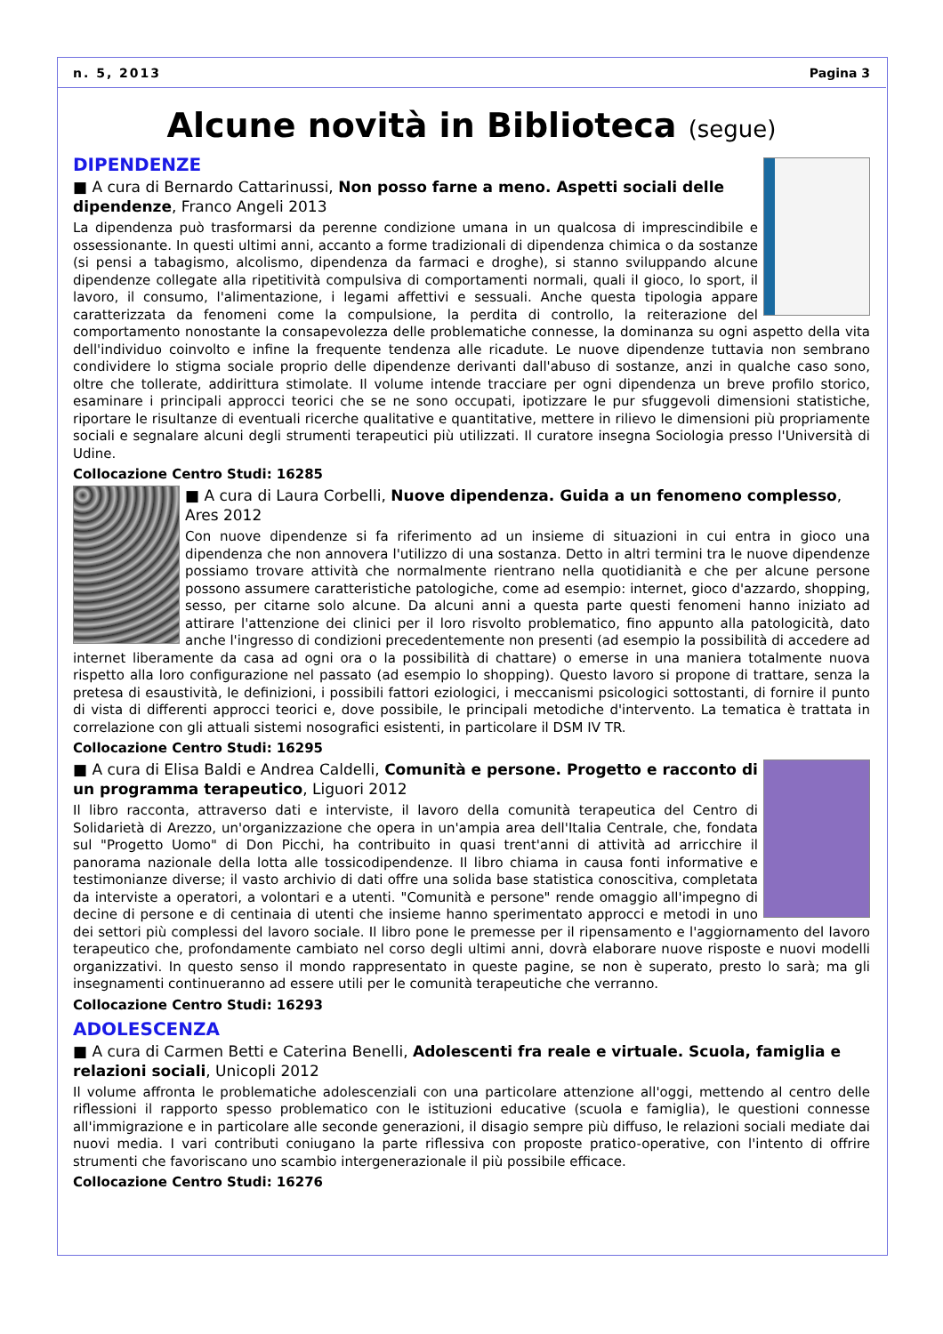n. 5, 2013 Pagina 3
Alcune novità in Biblioteca (segue)
DIPENDENZE
■ A cura di Bernardo Cattarinussi, Non posso farne a meno. Aspetti sociali delle dipendenze, Franco Angeli 2013
La dipendenza può trasformarsi da perenne condizione umana in un qualcosa di imprescindibile e ossessionante. In questi ultimi anni, accanto a forme tradizionali di dipendenza chimica o da sostanze (si pensi a tabagismo, alcolismo, dipendenza da farmaci e droghe), si stanno sviluppando alcune dipendenze collegate alla ripetitività compulsiva di comportamenti normali, quali il gioco, lo sport, il lavoro, il consumo, l'alimentazione, i legami affettivi e sessuali. Anche questa tipologia appare caratterizzata da fenomeni come la compulsione, la perdita di controllo, la reiterazione del comportamento nonostante la consapevolezza delle problematiche connesse, la dominanza su ogni aspetto della vita dell'individuo coinvolto e infine la frequente tendenza alle ricadute. Le nuove dipendenze tuttavia non sembrano condividere lo stigma sociale proprio delle dipendenze derivanti dall'abuso di sostanze, anzi in qualche caso sono, oltre che tollerate, addirittura stimolate. Il volume intende tracciare per ogni dipendenza un breve profilo storico, esaminare i principali approcci teorici che se ne sono occupati, ipotizzare le pur sfuggevoli dimensioni statistiche, riportare le risultanze di eventuali ricerche qualitative e quantitative, mettere in rilievo le dimensioni più propriamente sociali e segnalare alcuni degli strumenti terapeutici più utilizzati. Il curatore insegna Sociologia presso l'Università di Udine.
Collocazione Centro Studi: 16285
■ A cura di Laura Corbelli, Nuove dipendenza. Guida a un fenomeno complesso, Ares 2012
Con nuove dipendenze si fa riferimento ad un insieme di situazioni in cui entra in gioco una dipendenza che non annovera l'utilizzo di una sostanza. Detto in altri termini tra le nuove dipendenze possiamo trovare attività che normalmente rientrano nella quotidianità e che per alcune persone possono assumere caratteristiche patologiche, come ad esempio: internet, gioco d'azzardo, shopping, sesso, per citarne solo alcune. Da alcuni anni a questa parte questi fenomeni hanno iniziato ad attirare l'attenzione dei clinici per il loro risvolto problematico, fino appunto alla patologicità, dato anche l'ingresso di condizioni precedentemente non presenti (ad esempio la possibilità di accedere ad internet liberamente da casa ad ogni ora o la possibilità di chattare) o emerse in una maniera totalmente nuova rispetto alla loro configurazione nel passato (ad esempio lo shopping). Questo lavoro si propone di trattare, senza la pretesa di esaustività, le definizioni, i possibili fattori eziologici, i meccanismi psicologici sottostanti, di fornire il punto di vista di differenti approcci teorici e, dove possibile, le principali metodiche d'intervento. La tematica è trattata in correlazione con gli attuali sistemi nosografici esistenti, in particolare il DSM IV TR.
Collocazione Centro Studi: 16295
■ A cura di Elisa Baldi e Andrea Caldelli, Comunità e persone. Progetto e racconto di un programma terapeutico, Liguori 2012
Il libro racconta, attraverso dati e interviste, il lavoro della comunità terapeutica del Centro di Solidarietà di Arezzo, un'organizzazione che opera in un'ampia area dell'Italia Centrale, che, fondata sul "Progetto Uomo" di Don Picchi, ha contribuito in quasi trent'anni di attività ad arricchire il panorama nazionale della lotta alle tossicodipendenze. Il libro chiama in causa fonti informative e testimonianze diverse; il vasto archivio di dati offre una solida base statistica conoscitiva, completata da interviste a operatori, a volontari e a utenti. "Comunità e persone" rende omaggio all'impegno di decine di persone e di centinaia di utenti che insieme hanno sperimentato approcci e metodi in uno dei settori più complessi del lavoro sociale. Il libro pone le premesse per il ripensamento e l'aggiornamento del lavoro terapeutico che, profondamente cambiato nel corso degli ultimi anni, dovrà elaborare nuove risposte e nuovi modelli organizzativi. In questo senso il mondo rappresentato in queste pagine, se non è superato, presto lo sarà; ma gli insegnamenti continueranno ad essere utili per le comunità terapeutiche che verranno.
Collocazione Centro Studi: 16293
ADOLESCENZA
■ A cura di Carmen Betti e Caterina Benelli, Adolescenti fra reale e virtuale. Scuola, famiglia e relazioni sociali, Unicopli 2012
Il volume affronta le problematiche adolescenziali con una particolare attenzione all'oggi, mettendo al centro delle riflessioni il rapporto spesso problematico con le istituzioni educative (scuola e famiglia), le questioni connesse all'immigrazione e in particolare alle seconde generazioni, il disagio sempre più diffuso, le relazioni sociali mediate dai nuovi media. I vari contributi coniugano la parte riflessiva con proposte pratico-operative, con l'intento di offrire strumenti che favoriscano uno scambio intergenerazionale il più possibile efficace.
Collocazione Centro Studi: 16276